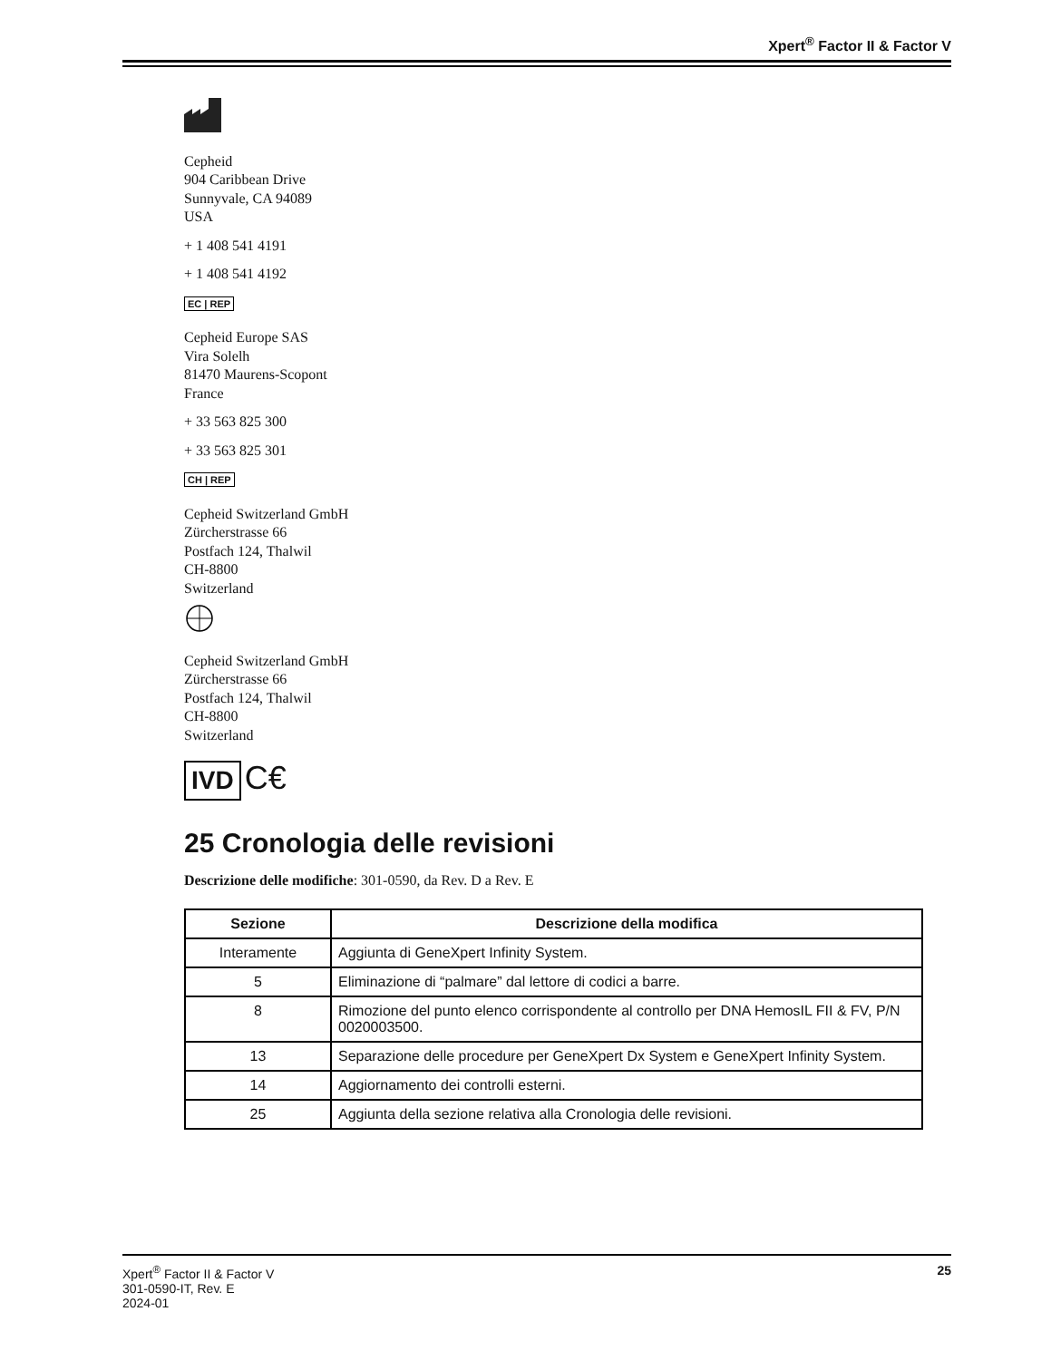Xpert<sup>®</sup> Factor II & Factor V
Cepheid
904 Caribbean Drive
Sunnyvale, CA 94089
USA
+ 1 408 541 4191
+ 1 408 541 4192
EC | REP
Cepheid Europe SAS
Vira Solelh
81470 Maurens-Scopont
France
+ 33 563 825 300
+ 33 563 825 301
CH | REP
Cepheid Switzerland GmbH
Zürcherstrasse 66
Postfach 124, Thalwil
CH-8800
Switzerland
Cepheid Switzerland GmbH
Zürcherstrasse 66
Postfach 124, Thalwil
CH-8800
Switzerland
IVD C€
25 Cronologia delle revisioni
Descrizione delle modifiche: 301-0590, da Rev. D a Rev. E
| Sezione | Descrizione della modifica |
| --- | --- |
| Interamente | Aggiunta di GeneXpert Infinity System. |
| 5 | Eliminazione di “palmare” dal lettore di codici a barre. |
| 8 | Rimozione del punto elenco corrispondente al controllo per DNA HemosIL FII & FV, P/N 0020003500. |
| 13 | Separazione delle procedure per GeneXpert Dx System e GeneXpert Infinity System. |
| 14 | Aggiornamento dei controlli esterni. |
| 25 | Aggiunta della sezione relativa alla Cronologia delle revisioni. |
Xpert<sup>®</sup> Factor II & Factor V
301-0590-IT, Rev. E
2024-01
25